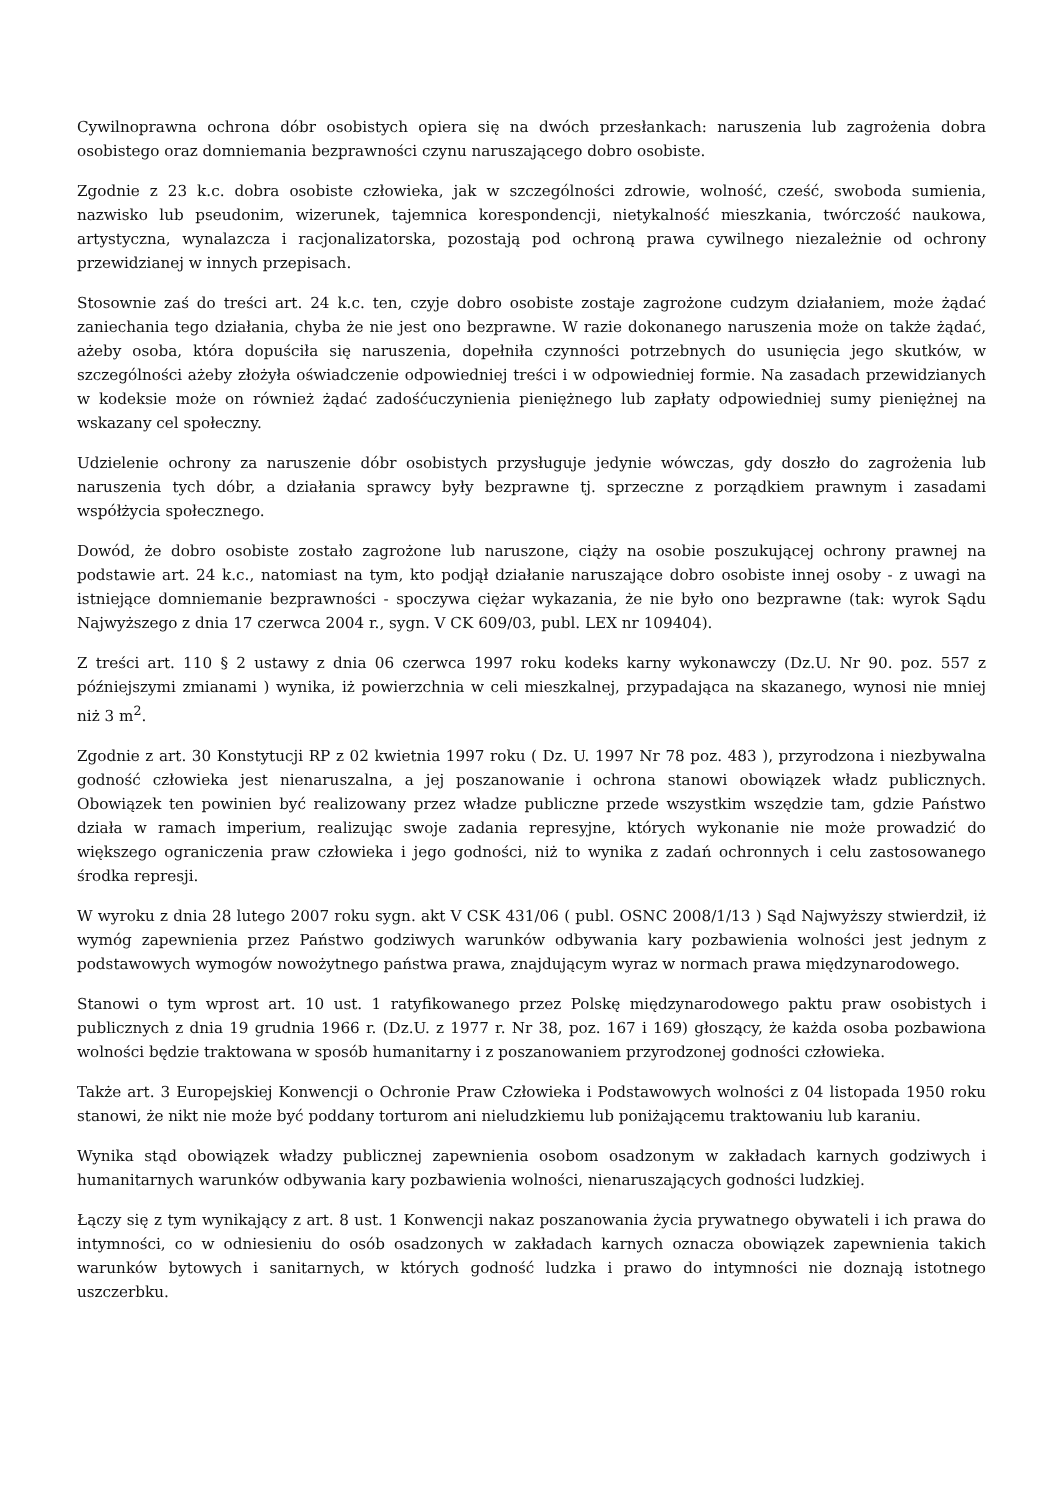Cywilnoprawna ochrona dóbr osobistych opiera się na dwóch przesłankach: naruszenia lub zagrożenia dobra osobistego oraz domniemania bezprawności czynu naruszającego dobro osobiste.
Zgodnie z 23 k.c. dobra osobiste człowieka, jak w szczególności zdrowie, wolność, cześć, swoboda sumienia, nazwisko lub pseudonim, wizerunek, tajemnica korespondencji, nietykalność mieszkania, twórczość naukowa, artystyczna, wynalazcza i racjonalizatorska, pozostają pod ochroną prawa cywilnego niezależnie od ochrony przewidzianej w innych przepisach.
Stosownie zaś do treści art. 24 k.c. ten, czyje dobro osobiste zostaje zagrożone cudzym działaniem, może żądać zaniechania tego działania, chyba że nie jest ono bezprawne. W razie dokonanego naruszenia może on także żądać, ażeby osoba, która dopuściła się naruszenia, dopełniła czynności potrzebnych do usunięcia jego skutków, w szczególności ażeby złożyła oświadczenie odpowiedniej treści i w odpowiedniej formie. Na zasadach przewidzianych w kodeksie może on również żądać zadośćuczynienia pieniężnego lub zapłaty odpowiedniej sumy pieniężnej na wskazany cel społeczny.
Udzielenie ochrony za naruszenie dóbr osobistych przysługuje jedynie wówczas, gdy doszło do zagrożenia lub naruszenia tych dóbr, a działania sprawcy były bezprawne tj. sprzeczne z porządkiem prawnym i zasadami współżycia społecznego.
Dowód, że dobro osobiste zostało zagrożone lub naruszone, ciąży na osobie poszukującej ochrony prawnej na podstawie art. 24 k.c., natomiast na tym, kto podjął działanie naruszające dobro osobiste innej osoby - z uwagi na istniejące domniemanie bezprawności - spoczywa ciężar wykazania, że nie było ono bezprawne (tak: wyrok Sądu Najwyższego z dnia 17 czerwca 2004 r., sygn. V CK 609/03, publ. LEX nr 109404).
Z treści art. 110 § 2 ustawy z dnia 06 czerwca 1997 roku kodeks karny wykonawczy (Dz.U. Nr 90. poz. 557 z późniejszymi zmianami ) wynika, iż powierzchnia w celi mieszkalnej, przypadająca na skazanego, wynosi nie mniej niż 3 m<sup>2</sup>.
Zgodnie z art. 30 Konstytucji RP z 02 kwietnia 1997 roku ( Dz. U. 1997 Nr 78 poz. 483 ), przyrodzona i niezbywalna godność człowieka jest nienaruszalna, a jej poszanowanie i ochrona stanowi obowiązek władz publicznych. Obowiązek ten powinien być realizowany przez władze publiczne przede wszystkim wszędzie tam, gdzie Państwo działa w ramach imperium, realizując swoje zadania represyjne, których wykonanie nie może prowadzić do większego ograniczenia praw człowieka i jego godności, niż to wynika z zadań ochronnych i celu zastosowanego środka represji.
W wyroku z dnia 28 lutego 2007 roku sygn. akt V CSK 431/06 ( publ. OSNC 2008/1/13 ) Sąd Najwyższy stwierdził, iż wymóg zapewnienia przez Państwo godziwych warunków odbywania kary pozbawienia wolności jest jednym z podstawowych wymogów nowożytnego państwa prawa, znajdującym wyraz w normach prawa międzynarodowego.
Stanowi o tym wprost art. 10 ust. 1 ratyfikowanego przez Polskę międzynarodowego paktu praw osobistych i publicznych z dnia 19 grudnia 1966 r. (Dz.U. z 1977 r. Nr 38, poz. 167 i 169) głoszący, że każda osoba pozbawiona wolności będzie traktowana w sposób humanitarny i z poszanowaniem przyrodzonej godności człowieka.
Także art. 3 Europejskiej Konwencji o Ochronie Praw Człowieka i Podstawowych wolności z 04 listopada 1950 roku stanowi, że nikt nie może być poddany torturom ani nieludzkiemu lub poniżającemu traktowaniu lub karaniu.
Wynika stąd obowiązek władzy publicznej zapewnienia osobom osadzonym w zakładach karnych godziwych i humanitarnych warunków odbywania kary pozbawienia wolności, nienaruszających godności ludzkiej.
Łączy się z tym wynikający z art. 8 ust. 1 Konwencji nakaz poszanowania życia prywatnego obywateli i ich prawa do intymności, co w odniesieniu do osób osadzonych w zakładach karnych oznacza obowiązek zapewnienia takich warunków bytowych i sanitarnych, w których godność ludzka i prawo do intymności nie doznają istotnego uszczerbku.